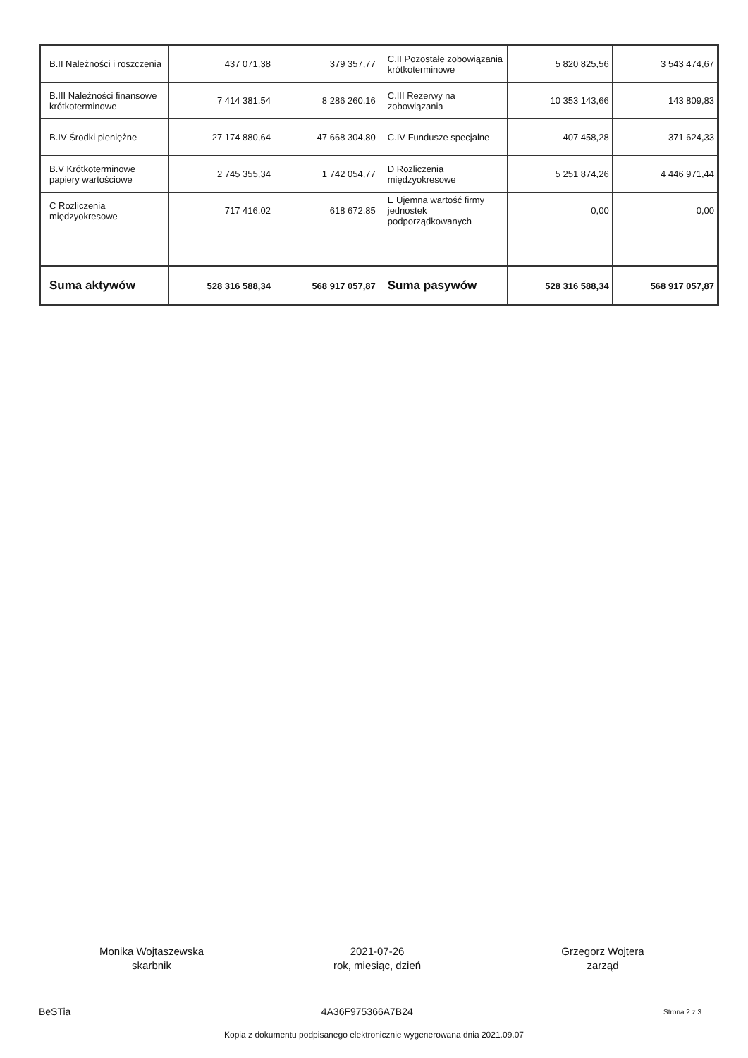| B.II Należności i roszczenia | 437 071,38 | 379 357,77 | C.II Pozostałe zobowiązania krótkoterminowe | 5 820 825,56 | 3 543 474,67 |
| B.III Należności finansowe krótkoterminowe | 7 414 381,54 | 8 286 260,16 | C.III Rezerwy na zobowiązania | 10 353 143,66 | 143 809,83 |
| B.IV Środki pieniężne | 27 174 880,64 | 47 668 304,80 | C.IV Fundusze specjalne | 407 458,28 | 371 624,33 |
| B.V Krótkoterminowe papiery wartościowe | 2 745 355,34 | 1 742 054,77 | D Rozliczenia międzyokresowe | 5 251 874,26 | 4 446 971,44 |
| C Rozliczenia międzyokresowe | 717 416,02 | 618 672,85 | E Ujemna wartość firmy jednostek podporządkowanych | 0,00 | 0,00 |
| Suma aktywów | 528 316 588,34 | 568 917 057,87 | Suma pasywów | 528 316 588,34 | 568 917 057,87 |
Monika Wojtaszewska
skarbnik
2021-07-26
rok, miesiąc, dzień
Grzegorz Wojtera
zarząd
BeSTia 4A36F975366A7B24 Strona 2 z 3
Kopia z dokumentu podpisanego elektronicznie wygenerowana dnia 2021.09.07